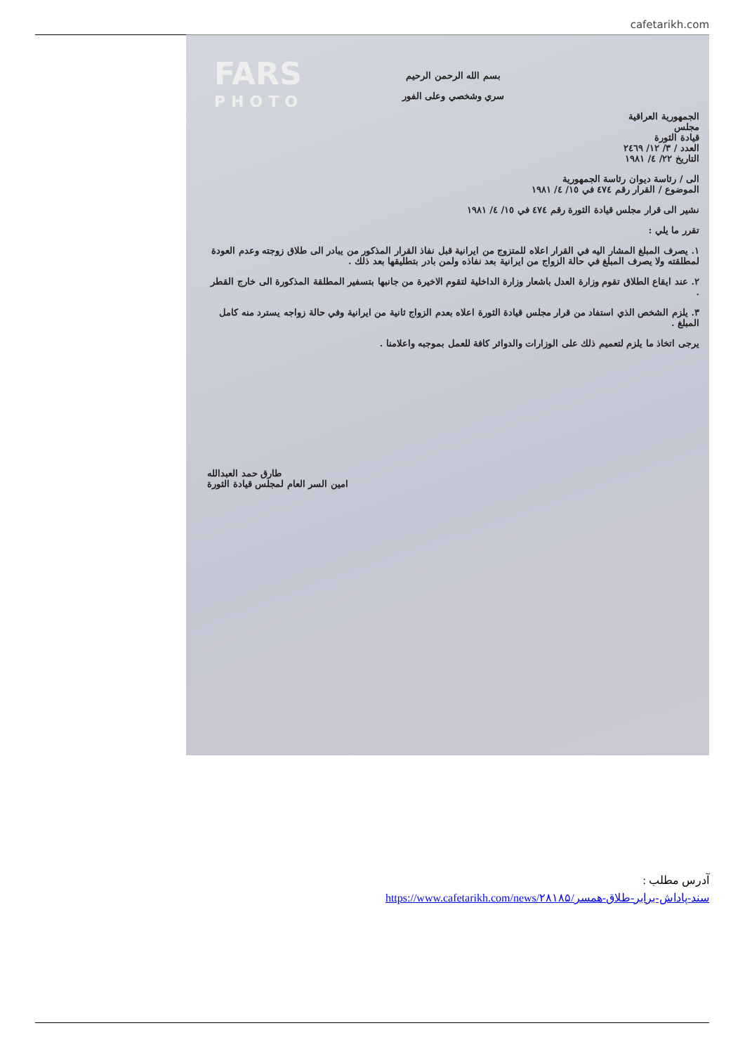cafetarikh.com
FARS
PHOTO
بسم الله الرحمن الرحيم
سري وشخصي وعلى الفور
الجمهورية العراقية
مجلس
قيادة الثورة
العدد / ٣/ ١٢/ ٢٤٦٩
التاريخ ٢٢/ ٤/ ١٩٨١
الى / رئاسة ديوان رئاسة الجمهورية
الموضوع / القرار رقم ٤٧٤ في ١٥/ ٤/ ١٩٨١
نشير الى قرار مجلس قيادة الثورة رقم ٤٧٤ في ١٥/ ٤/ ١٩٨١
تقرر ما يلي :
١. يصرف المبلغ المشار اليه في القرار اعلاه للمتزوج من ايرانية قبل نفاذ القرار المذكور من يبادر الى طلاق زوجته وعدم العودة لمطلقته ولا يصرف المبلغ في حالة الزواج من ايرانية بعد نفاذه ولمن بادر بتطليقها بعد ذلك .
٢. عند ايقاع الطلاق تقوم وزارة العدل باشعار وزارة الداخلية لتقوم الاخيرة من جانبها بتسفير المطلقة المذكورة الى خارج القطر .
٣. يلزم الشخص الذي استفاد من قرار مجلس قيادة الثورة اعلاه بعدم الزواج ثانية من ايرانية وفي حالة زواجه يسترد منه كامل المبلغ .
يرجى اتخاذ ما يلزم لتعميم ذلك على الوزارات والدوائر كافة للعمل بموجبه واعلامنا .
طارق حمد العبدالله
امين السر العام لمجلس قيادة الثورة
آدرس مطلب :
https://www.cafetarikh.com/news/۲۸۱۸۵/سند-پاداش-برابر-طلاق-همسر